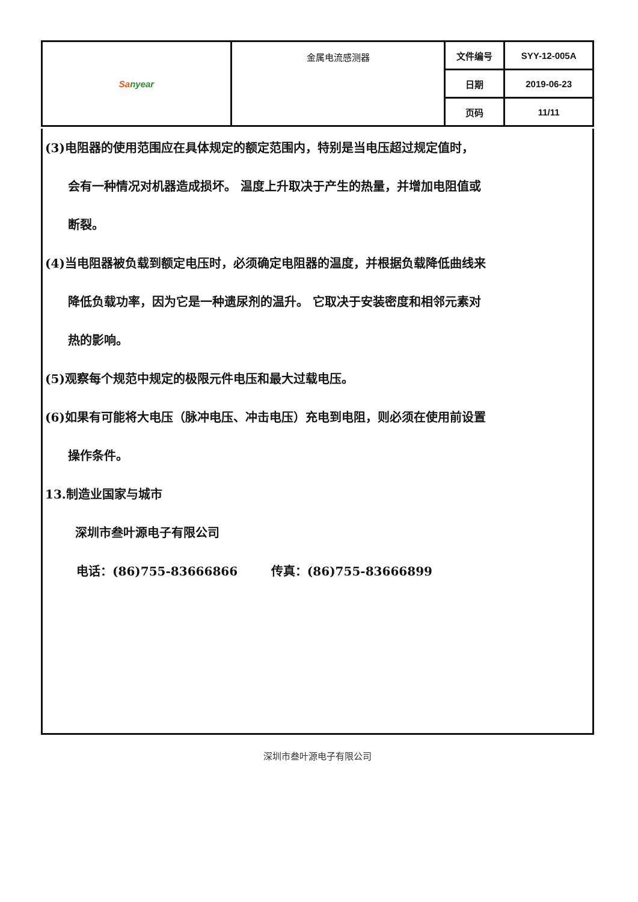| Sa nyear | 金属电流感测器 | 文件编号 | SYY-12-005A |
| | | 日期 | 2019-06-23 |
| | | 页码 | 11/11 |
(3)电阻器的使用范围应在具体规定的额定范围内，特别是当电压超过规定值时，
会有一种情况对机器造成损坏。 温度上升取决于产生的热量，并增加电阻值或
断裂。
(4)当电阻器被负载到额定电压时，必须确定电阻器的温度，并根据负载降低曲线来
降低负载功率，因为它是一种遗尿剂的温升。 它取决于安装密度和相邻元素对
热的影响。
(5)观察每个规范中规定的极限元件电压和最大过载电压。
(6)如果有可能将大电压（脉冲电压、冲击电压）充电到电阻，则必须在使用前设置
操作条件。
13.制造业国家与城市
深圳市叁叶源电子有限公司
电话：(86)755-83666866 传真：(86)755-83666899
深圳市叁叶源电子有限公司